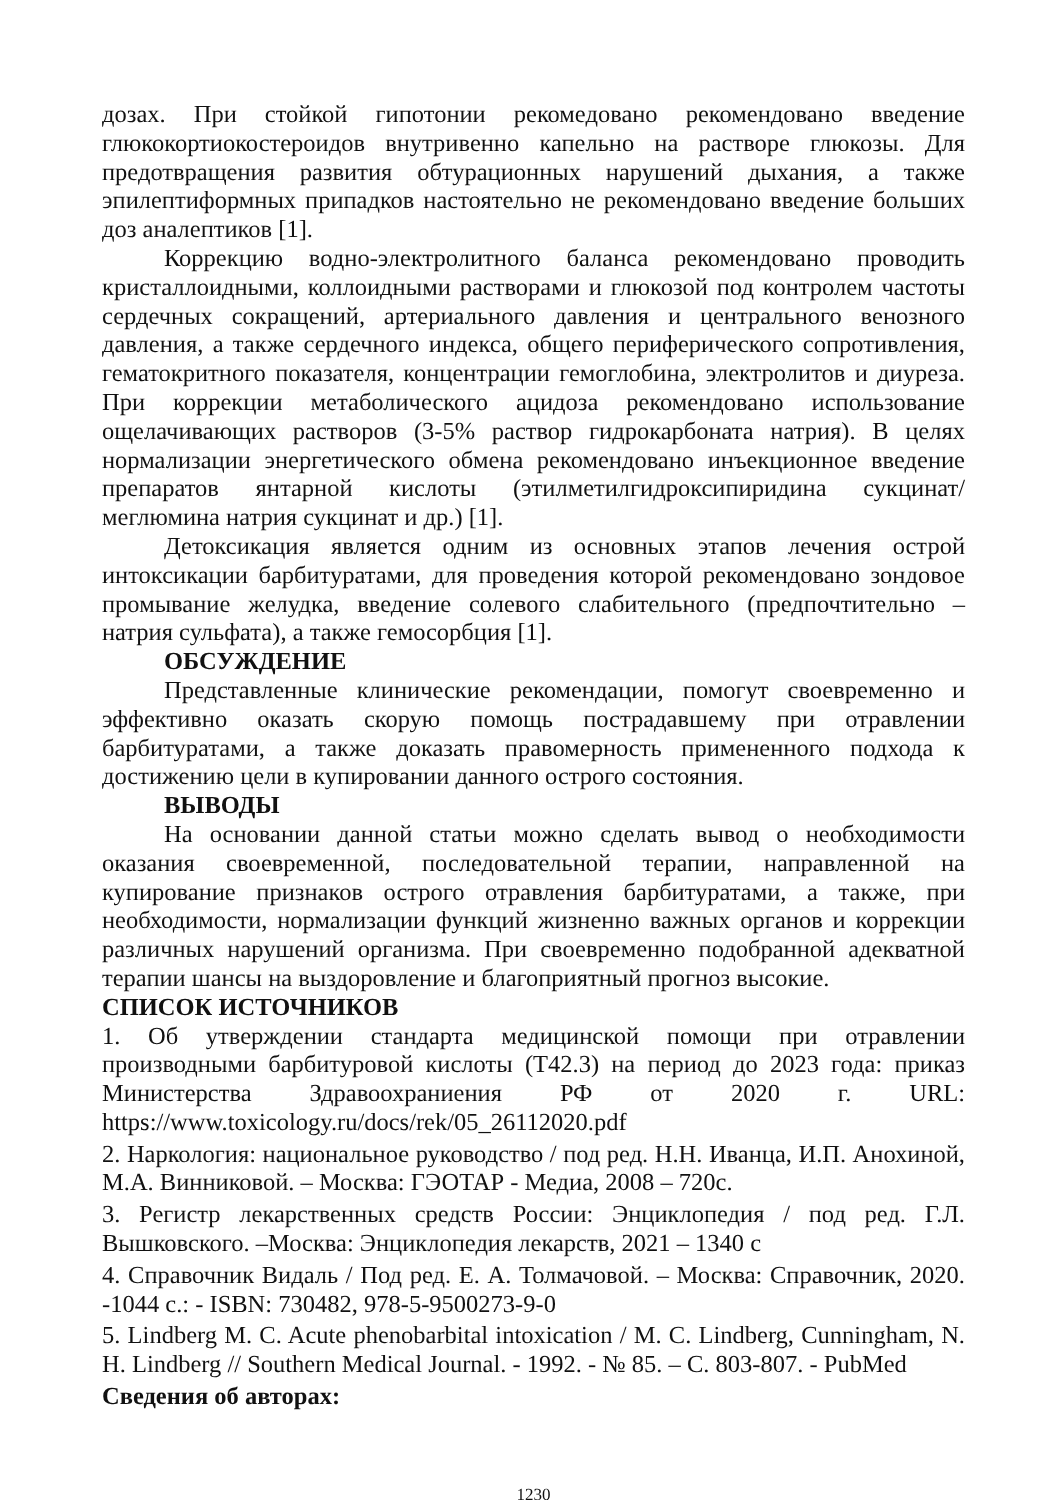дозах. При стойкой гипотонии рекомедовано рекомендовано введение глюкокортиокостероидов внутривенно капельно на растворе глюкозы. Для предотвращения развития обтурационных нарушений дыхания, а также эпилептиформных припадков настоятельно не рекомендовано введение больших доз аналептиков [1].
Коррекцию водно-электролитного баланса рекомендовано проводить кристаллоидными, коллоидными растворами и глюкозой под контролем частоты сердечных сокращений, артериального давления и центрального венозного давления, а также сердечного индекса, общего периферического сопротивления, гематокритного показателя, концентрации гемоглобина, электролитов и диуреза. При коррекции метаболического ацидоза рекомендовано использование ощелачивающих растворов (3-5% раствор гидрокарбоната натрия). В целях нормализации энергетического обмена рекомендовано инъекционное введение препаратов янтарной кислоты (этилметилгидроксипиридина сукцинат/ меглюмина натрия сукцинат и др.) [1].
Детоксикация является одним из основных этапов лечения острой интоксикации барбитуратами, для проведения которой рекомендовано зондовое промывание желудка, введение солевого слабительного (предпочтительно – натрия сульфата), а также гемосорбция [1].
ОБСУЖДЕНИЕ
Представленные клинические рекомендации, помогут своевременно и эффективно оказать скорую помощь пострадавшему при отравлении барбитуратами, а также доказать правомерность примененного подхода к достижению цели в купировании данного острого состояния.
ВЫВОДЫ
На основании данной статьи можно сделать вывод о необходимости оказания своевременной, последовательной терапии, направленной на купирование признаков острого отравления барбитуратами, а также, при необходимости, нормализации функций жизненно важных органов и коррекции различных нарушений организма. При своевременно подобранной адекватной терапии шансы на выздоровление и благоприятный прогноз высокие.
СПИСОК ИСТОЧНИКОВ
1. Об утверждении стандарта медицинской помощи при отравлении производными барбитуровой кислоты (T42.3) на период до 2023 года: приказ Министерства Здравоохраниения РФ от 2020 г. URL: https://www.toxicology.ru/docs/rek/05_26112020.pdf
2. Наркология: национальное руководство / под ред. Н.Н. Иванца, И.П. Анохиной, М.А. Винниковой. – Москва: ГЭОТАР - Медиа, 2008 – 720с.
3. Регистр лекарственных средств России: Энциклопедия / под ред. Г.Л. Вышковского. –Москва: Энциклопедия лекарств, 2021 – 1340 с
4. Справочник Видаль / Под ред. Е. А. Толмачовой. – Москва: Справочник, 2020. -1044 с.: - ISBN: 730482, 978-5-9500273-9-0
5. Lindberg M. C. Acute phenobarbital intoxication / M. C. Lindberg, Cunningham, N. H. Lindberg // Southern Medical Journal. - 1992. - № 85. – С. 803-807. - PubMed
Сведения об авторах:
1230